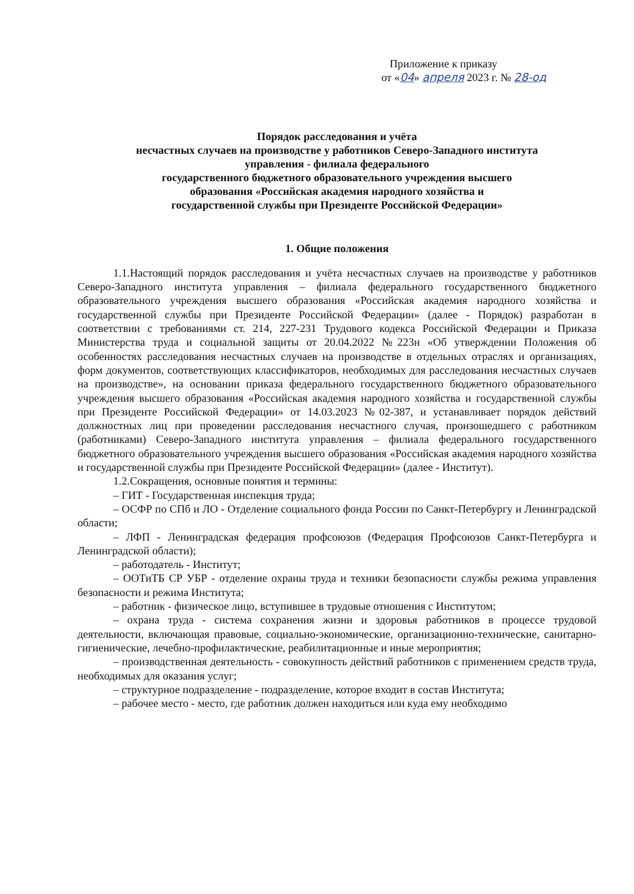Приложение к приказу
от «04» апреля 2023 г. № 28-од
Порядок расследования и учёта
несчастных случаев на производстве у работников Северо-Западного института
управления - филиала федерального
государственного бюджетного образовательного учреждения высшего
образования «Российская академия народного хозяйства и
государственной службы при Президенте Российской Федерации»
1. Общие положения
1.1.Настоящий порядок расследования и учёта несчастных случаев на производстве у работников Северо-Западного института управления – филиала федерального государственного бюджетного образовательного учреждения высшего образования «Российская академия народного хозяйства и государственной службы при Президенте Российской Федерации» (далее - Порядок) разработан в соответствии с требованиями ст. 214, 227-231 Трудового кодекса Российской Федерации и Приказа Министерства труда и социальной защиты от 20.04.2022 №223н «Об утверждении Положения об особенностях расследования несчастных случаев на производстве в отдельных отраслях и организациях, форм документов, соответствующих классификаторов, необходимых для расследования несчастных случаев на производстве», на основании приказа федерального государственного бюджетного образовательного учреждения высшего образования «Российская академия народного хозяйства и государственной службы при Президенте Российской Федерации» от 14.03.2023 №02-387, и устанавливает порядок действий должностных лиц при проведении расследования несчастного случая, произошедшего с работником (работниками) Северо-Западного института управления – филиала федерального государственного бюджетного образовательного учреждения высшего образования «Российская академия народного хозяйства и государственной службы при Президенте Российской Федерации» (далее - Институт).
1.2.Сокращения, основные понятия и термины:
– ГИТ - Государственная инспекция труда;
– ОСФР по СПб и ЛО - Отделение социального фонда России по Санкт-Петербургу и Ленинградской области;
– ЛФП - Ленинградская федерация профсоюзов (Федерация Профсоюзов Санкт-Петербурга и Ленинградской области);
– работодатель - Институт;
– ООТиТБ СР УБР - отделение охраны труда и техники безопасности службы режима управления безопасности и режима Института;
– работник - физическое лицо, вступившее в трудовые отношения с Институтом;
– охрана труда - система сохранения жизни и здоровья работников в процессе трудовой деятельности, включающая правовые, социально-экономические, организационно-технические, санитарно-гигиенические, лечебно-профилактические, реабилитационные и иные мероприятия;
– производственная деятельность - совокупность действий работников с применением средств труда, необходимых для оказания услуг;
– структурное подразделение - подразделение, которое входит в состав Института;
– рабочее место - место, где работник должен находиться или куда ему необходимо